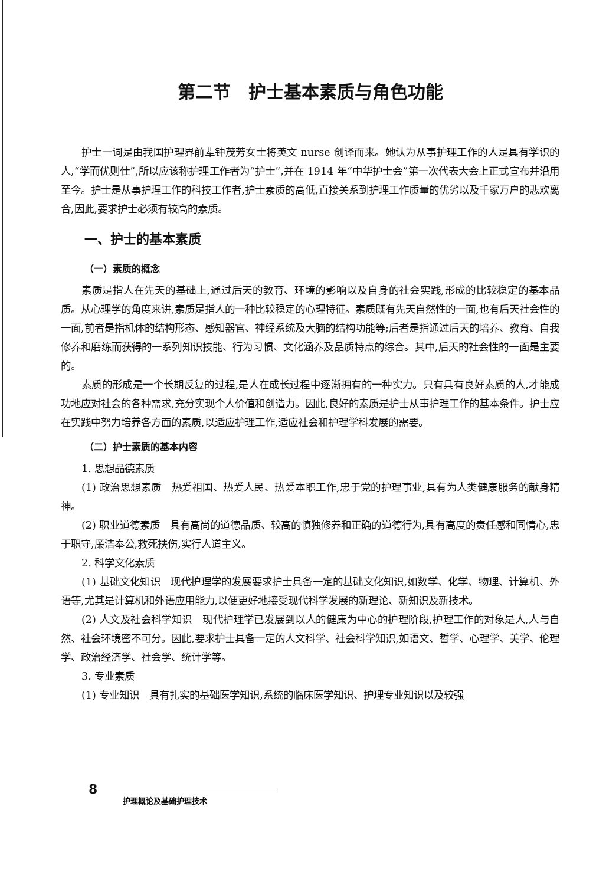第二节　护士基本素质与角色功能
护士一词是由我国护理界前辈钟茂芳女士将英文 nurse 创译而来。她认为从事护理工作的人是具有学识的人,“学而优则仕”,所以应该称护理工作者为“护士”,并在 1914 年“中华护士会”第一次代表大会上正式宣布并沿用至今。护士是从事护理工作的科技工作者,护士素质的高低,直接关系到护理工作质量的优劣以及千家万户的悲欢离合,因此,要求护士必须有较高的素质。
一、护士的基本素质
（一）素质的概念
素质是指人在先天的基础上,通过后天的教育、环境的影响以及自身的社会实践,形成的比较稳定的基本品质。从心理学的角度来讲,素质是指人的一种比较稳定的心理特征。素质既有先天自然性的一面,也有后天社会性的一面,前者是指机体的结构形态、感知器官、神经系统及大脑的结构功能等;后者是指通过后天的培养、教育、自我修养和磨练而获得的一系列知识技能、行为习惯、文化涵养及品质特点的综合。其中,后天的社会性的一面是主要的。
素质的形成是一个长期反复的过程,是人在成长过程中逐渐拥有的一种实力。只有具有良好素质的人,才能成功地应对社会的各种需求,充分实现个人价值和创造力。因此,良好的素质是护士从事护理工作的基本条件。护士应在实践中努力培养各方面的素质,以适应护理工作,适应社会和护理学科发展的需要。
（二）护士素质的基本内容
1. 思想品德素质
(1) 政治思想素质　热爱祖国、热爱人民、热爱本职工作,忠于党的护理事业,具有为人类健康服务的献身精神。
(2) 职业道德素质　具有高尚的道德品质、较高的慎独修养和正确的道德行为,具有高度的责任感和同情心,忠于职守,廉洁奉公,救死扶伤,实行人道主义。
2. 科学文化素质
(1) 基础文化知识　现代护理学的发展要求护士具备一定的基础文化知识,如数学、化学、物理、计算机、外语等,尤其是计算机和外语应用能力,以便更好地接受现代科学发展的新理论、新知识及新技术。
(2) 人文及社会科学知识　现代护理学已发展到以人的健康为中心的护理阶段,护理工作的对象是人,人与自然、社会环境密不可分。因此,要求护士具备一定的人文科学、社会科学知识,如语文、哲学、心理学、美学、伦理学、政治经济学、社会学、统计学等。
3. 专业素质
(1) 专业知识　具有扎实的基础医学知识,系统的临床医学知识、护理专业知识以及较强
8
护理概论及基础护理技术